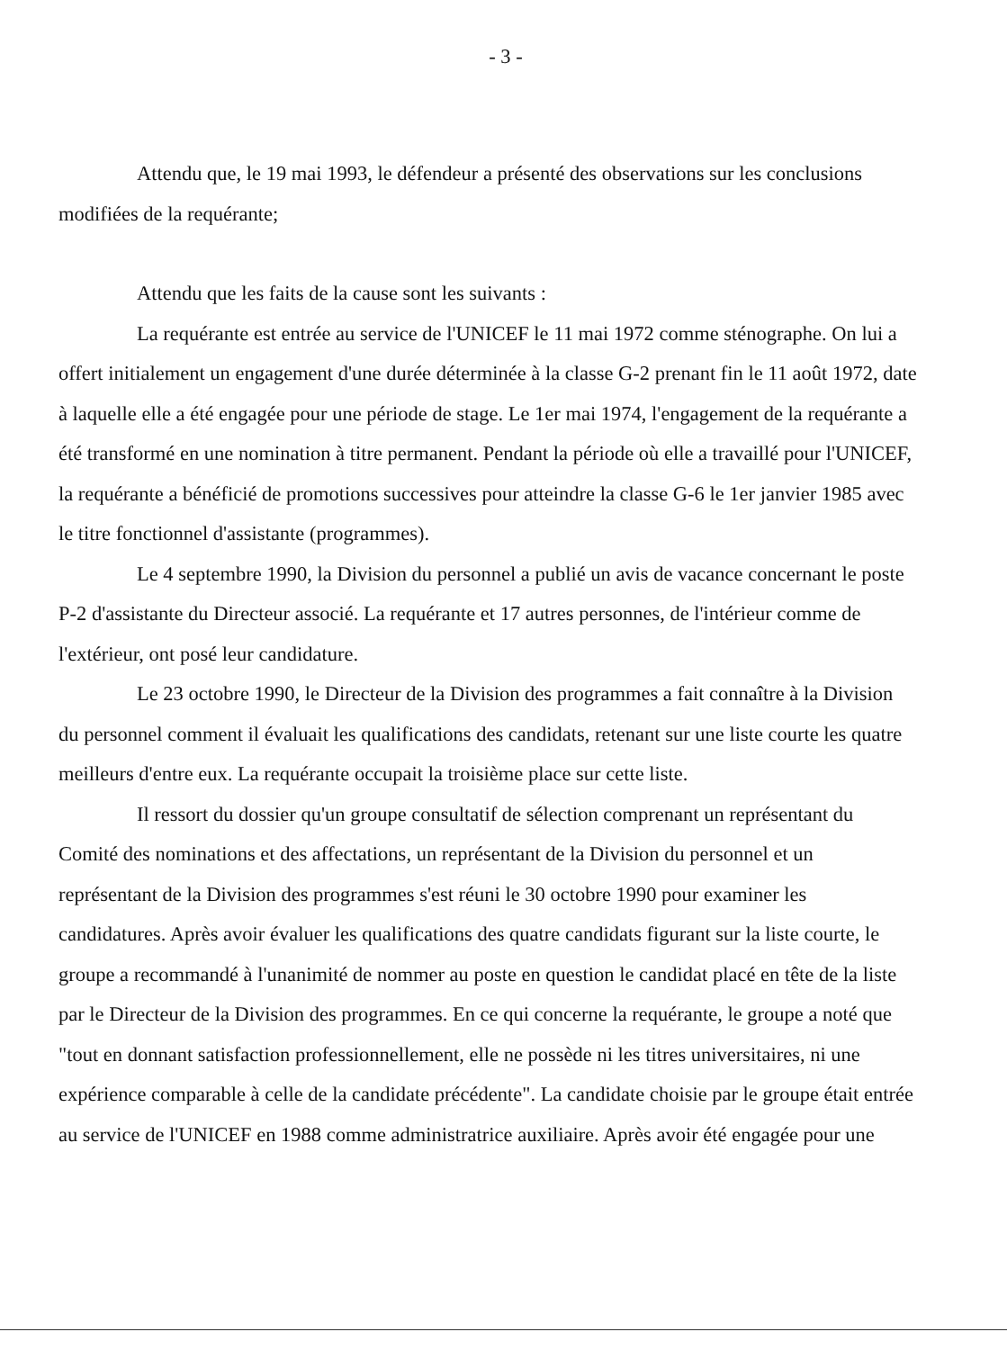- 3 -
Attendu que, le 19 mai 1993, le défendeur a présenté des observations sur les conclusions modifiées de la requérante;
Attendu que les faits de la cause sont les suivants :
La requérante est entrée au service de l'UNICEF le 11 mai 1972 comme sténographe. On lui a offert initialement un engagement d'une durée déterminée à la classe G-2 prenant fin le 11 août 1972, date à laquelle elle a été engagée pour une période de stage. Le 1er mai 1974, l'engagement de la requérante a été transformé en une nomination à titre permanent. Pendant la période où elle a travaillé pour l'UNICEF, la requérante a bénéficié de promotions successives pour atteindre la classe G-6 le 1er janvier 1985 avec le titre fonctionnel d'assistante (programmes).
Le 4 septembre 1990, la Division du personnel a publié un avis de vacance concernant le poste P-2 d'assistante du Directeur associé. La requérante et 17 autres personnes, de l'intérieur comme de l'extérieur, ont posé leur candidature.
Le 23 octobre 1990, le Directeur de la Division des programmes a fait connaître à la Division du personnel comment il évaluait les qualifications des candidats, retenant sur une liste courte les quatre meilleurs d'entre eux. La requérante occupait la troisième place sur cette liste.
Il ressort du dossier qu'un groupe consultatif de sélection comprenant un représentant du Comité des nominations et des affectations, un représentant de la Division du personnel et un représentant de la Division des programmes s'est réuni le 30 octobre 1990 pour examiner les candidatures. Après avoir évaluer les qualifications des quatre candidats figurant sur la liste courte, le groupe a recommandé à l'unanimité de nommer au poste en question le candidat placé en tête de la liste par le Directeur de la Division des programmes. En ce qui concerne la requérante, le groupe a noté que "tout en donnant satisfaction professionnellement, elle ne possède ni les titres universitaires, ni une expérience comparable à celle de la candidate précédente". La candidate choisie par le groupe était entrée au service de l'UNICEF en 1988 comme administratrice auxiliaire. Après avoir été engagée pour une